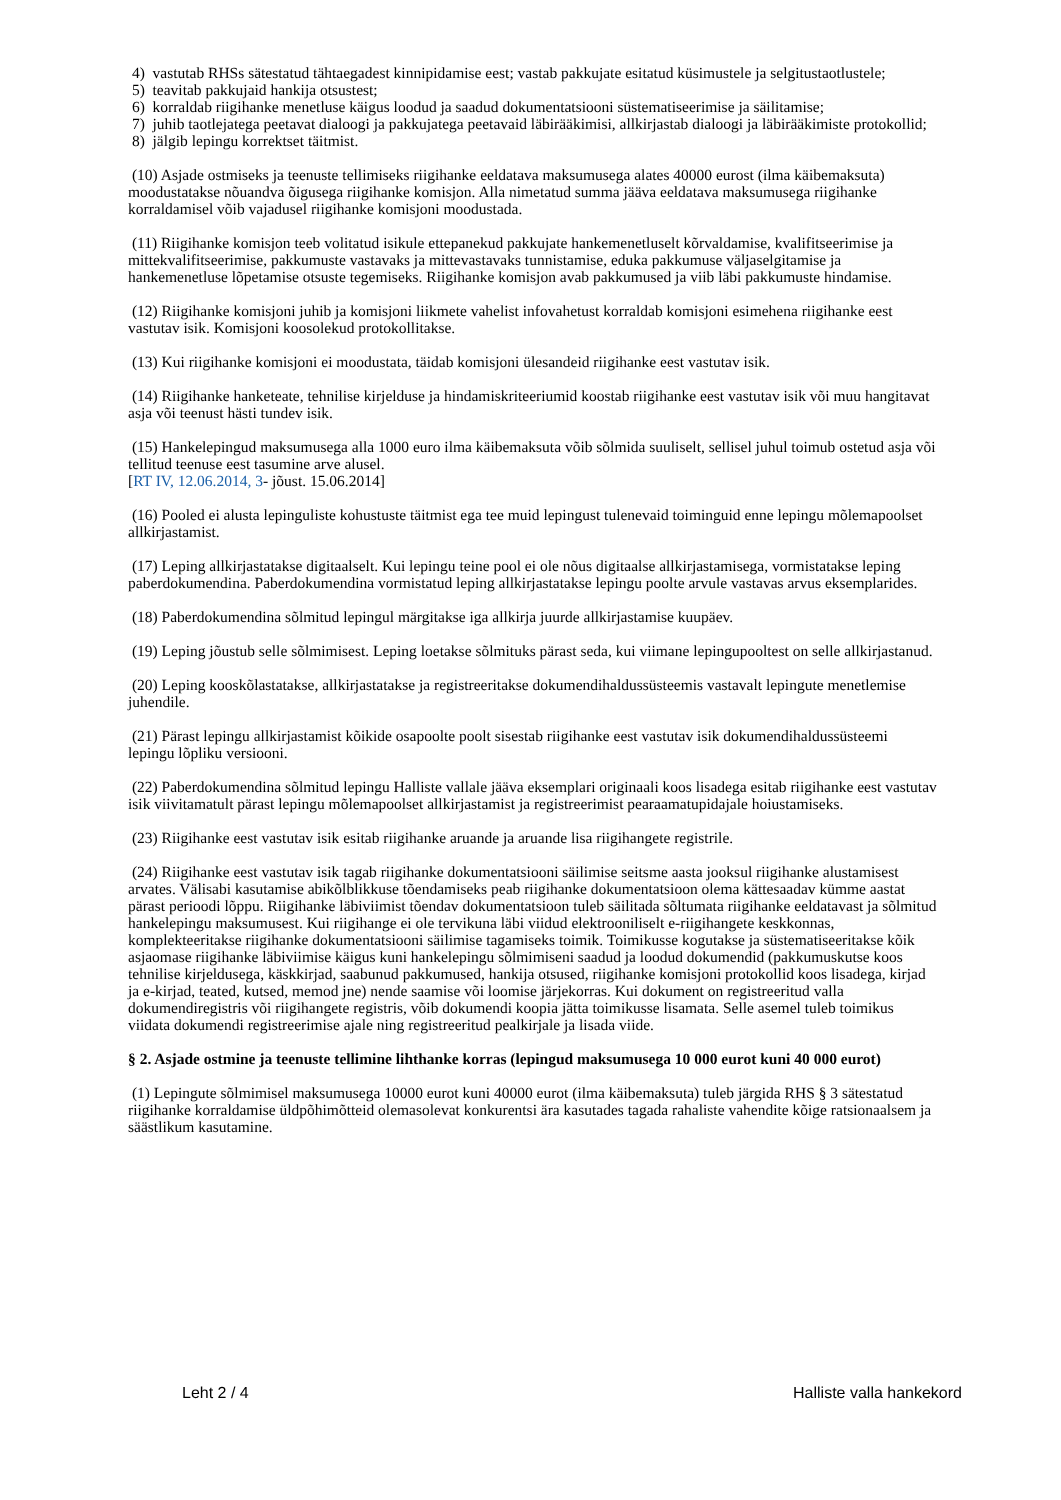4) vastutab RHSs sätestatud tähtaegadest kinnipidamise eest; vastab pakkujate esitatud küsimustele ja selgitustaotlustele;
5) teavitab pakkujaid hankija otsustest;
6) korraldab riigihanke menetluse käigus loodud ja saadud dokumentatsiooni süstematiseerimise ja säilitamise;
7) juhib taotlejatega peetavat dialoogi ja pakkujatega peetavaid läbirääkimisi, allkirjastab dialoogi ja läbirääkimiste protokollid;
8) jälgib lepingu korrektset täitmist.
(10) Asjade ostmiseks ja teenuste tellimiseks riigihanke eeldatava maksumusega alates 40000 eurost (ilma käibemaksuta) moodustatakse nõuandva õigusega riigihanke komisjon. Alla nimetatud summa jääva eeldatava maksumusega riigihanke korraldamisel võib vajadusel riigihanke komisjoni moodustada.
(11) Riigihanke komisjon teeb volitatud isikule ettepanekud pakkujate hankemenetluselt kõrvaldamise, kvalifitseerimise ja mittekvalifitseerimise, pakkumuste vastavaks ja mittevastavaks tunnistamise, eduka pakkumuse väljaselgitamise ja hankemenetluse lõpetamise otsuste tegemiseks. Riigihanke komisjon avab pakkumused ja viib läbi pakkumuste hindamise.
(12) Riigihanke komisjoni juhib ja komisjoni liikmete vahelist infovahetust korraldab komisjoni esimehena riigihanke eest vastutav isik. Komisjoni koosolekud protokollitakse.
(13) Kui riigihanke komisjoni ei moodustata, täidab komisjoni ülesandeid riigihanke eest vastutav isik.
(14) Riigihanke hanketeate, tehnilise kirjelduse ja hindamiskriteeriumid koostab riigihanke eest vastutav isik või muu hangitavat asja või teenust hästi tundev isik.
(15) Hankelepingud maksumusega alla 1000 euro ilma käibemaksuta võib sõlmida suuliselt, sellisel juhul toimub ostetud asja või tellitud teenuse eest tasumine arve alusel.
[RT IV, 12.06.2014, 3- jõust. 15.06.2014]
(16) Pooled ei alusta lepinguliste kohustuste täitmist ega tee muid lepingust tulenevaid toiminguid enne lepingu mõlemapoolset allkirjastamist.
(17) Leping allkirjastatakse digitaalselt. Kui lepingu teine pool ei ole nõus digitaalse allkirjastamisega, vormistatakse leping paberdokumendina. Paberdokumendina vormistatud leping allkirjastatakse lepingu poolte arvule vastavas arvus eksemplarides.
(18) Paberdokumendina sõlmitud lepingul märgitakse iga allkirja juurde allkirjastamise kuupäev.
(19) Leping jõustub selle sõlmimisest. Leping loetakse sõlmituks pärast seda, kui viimane lepingupooltest on selle allkirjastanud.
(20) Leping kooskõlastatakse, allkirjastatakse ja registreeritakse dokumendihaldussüsteemis vastavalt lepingute menetlemise juhendile.
(21) Pärast lepingu allkirjastamist kõikide osapoolte poolt sisestab riigihanke eest vastutav isik dokumendihaldussüsteemi lepingu lõpliku versiooni.
(22) Paberdokumendina sõlmitud lepingu Halliste vallale jääva eksemplari originaali koos lisadega esitab riigihanke eest vastutav isik viivitamatult pärast lepingu mõlemapoolset allkirjastamist ja registreerimist pearaamatupidajale hoiustamiseks.
(23) Riigihanke eest vastutav isik esitab riigihanke aruande ja aruande lisa riigihangete registrile.
(24) Riigihanke eest vastutav isik tagab riigihanke dokumentatsiooni säilimise seitsme aasta jooksul riigihanke alustamisest arvates. Välisabi kasutamise abikõlblikkuse tõendamiseks peab riigihanke dokumentatsioon olema kättesaadav kümme aastat pärast perioodi lõppu. Riigihanke läbiviimist tõendav dokumentatsioon tuleb säilitada sõltumata riigihanke eeldatavast ja sõlmitud hankelepingu maksumusest. Kui riigihange ei ole tervikuna läbi viidud elektrooniliselt e-riigihangete keskkonnas, komplekteeritakse riigihanke dokumentatsiooni säilimise tagamiseks toimik. Toimikusse kogutakse ja süstematiseeritakse kõik asjaomase riigihanke läbiviimise käigus kuni hankelepingu sõlmimiseni saadud ja loodud dokumendid (pakkumuskutse koos tehnilise kirjeldusega, käskkirjad, saabunud pakkumused, hankija otsused, riigihanke komisjoni protokollid koos lisadega, kirjad ja e-kirjad, teated, kutsed, memod jne) nende saamise või loomise järjekorras. Kui dokument on registreeritud valla dokumendiregistris või riigihangete registris, võib dokumendi koopia jätta toimikusse lisamata. Selle asemel tuleb toimikus viidata dokumendi registreerimise ajale ning registreeritud pealkirjale ja lisada viide.
§ 2. Asjade ostmine ja teenuste tellimine lihthanke korras (lepingud maksumusega 10 000 eurot kuni 40 000 eurot)
(1) Lepingute sõlmimisel maksumusega 10000 eurot kuni 40000 eurot (ilma käibemaksuta) tuleb järgida RHS § 3 sätestatud riigihanke korraldamise üldpõhimõtteid olemasolevat konkurentsi ära kasutades tagada rahaliste vahendite kõige ratsionaalsem ja säästlikum kasutamine.
Leht 2 / 4 Halliste valla hankekord